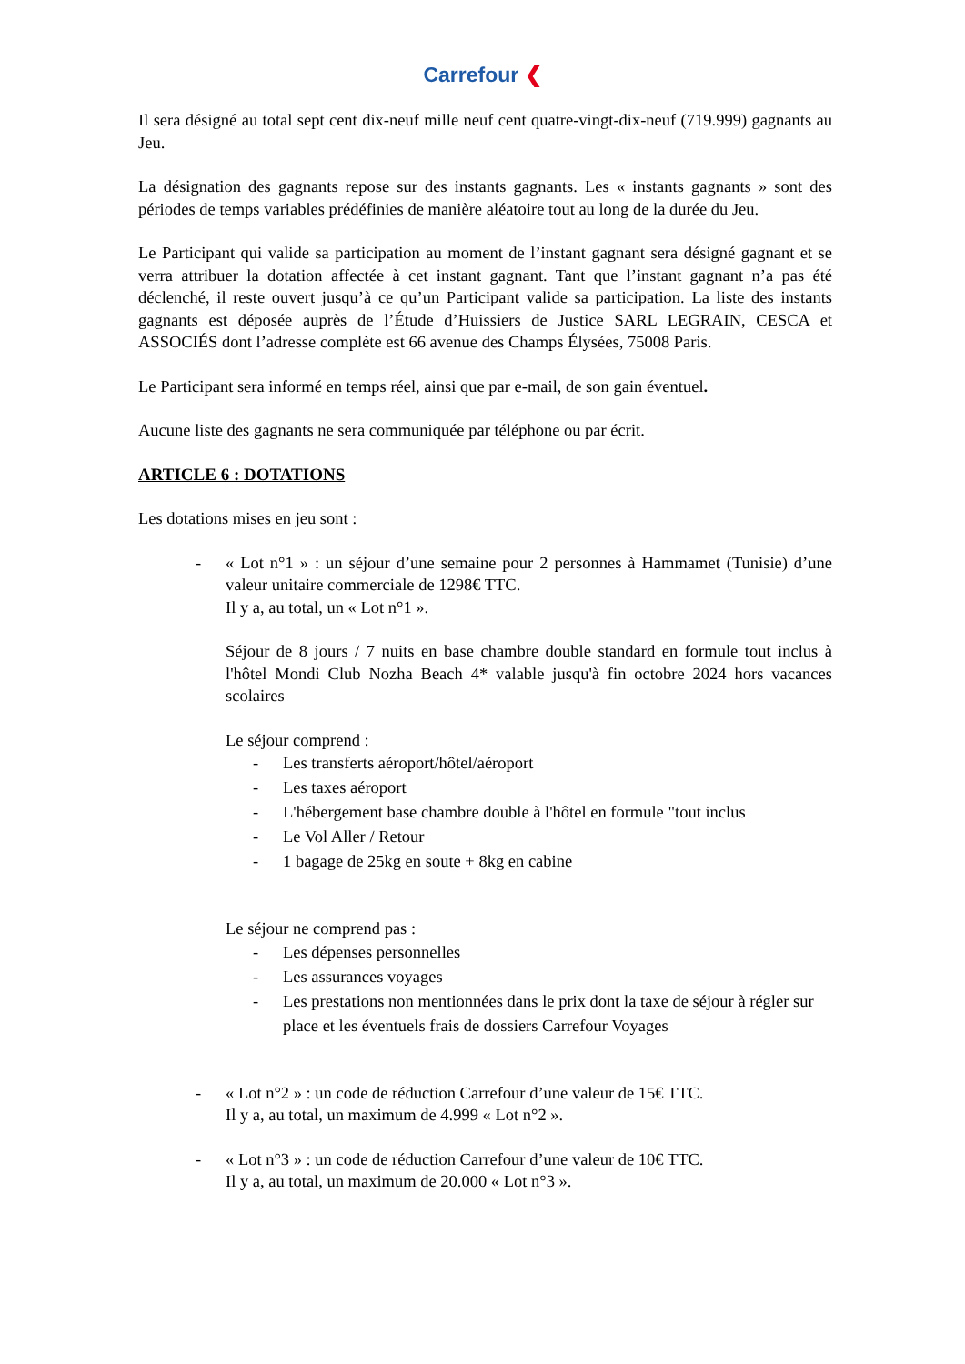Carrefour ❮
Il sera désigné au total sept cent dix-neuf mille neuf cent quatre-vingt-dix-neuf (719.999) gagnants au Jeu.
La désignation des gagnants repose sur des instants gagnants. Les « instants gagnants » sont des périodes de temps variables prédéfinies de manière aléatoire tout au long de la durée du Jeu.
Le Participant qui valide sa participation au moment de l’instant gagnant sera désigné gagnant et se verra attribuer la dotation affectée à cet instant gagnant. Tant que l’instant gagnant n’a pas été déclenché, il reste ouvert jusqu’à ce qu’un Participant valide sa participation. La liste des instants gagnants est déposée auprès de l’Étude d’Huissiers de Justice SARL LEGRAIN, CESCA et ASSOCIÉS dont l’adresse complète est 66 avenue des Champs Élysées, 75008 Paris.
Le Participant sera informé en temps réel, ainsi que par e-mail, de son gain éventuel.
Aucune liste des gagnants ne sera communiquée par téléphone ou par écrit.
ARTICLE 6 : DOTATIONS
Les dotations mises en jeu sont :
- « Lot n°1 » : un séjour d’une semaine pour 2 personnes à Hammamet (Tunisie) d’une valeur unitaire commerciale de 1298€ TTC.
Il y a, au total, un « Lot n°1 ».
Séjour de 8 jours / 7 nuits en base chambre double standard en formule tout inclus à l'hôtel Mondi Club Nozha Beach 4* valable jusqu'à fin octobre 2024 hors vacances scolaires
Le séjour comprend :
- Les transferts aéroport/hôtel/aéroport
- Les taxes aéroport
- L'hébergement base chambre double à l'hôtel en formule "tout inclus
- Le Vol Aller / Retour
- 1 bagage de 25kg en soute + 8kg en cabine
Le séjour ne comprend pas :
- Les dépenses personnelles
- Les assurances voyages
- Les prestations non mentionnées dans le prix dont la taxe de séjour à régler sur place et les éventuels frais de dossiers Carrefour Voyages
- « Lot n°2 » : un code de réduction Carrefour d’une valeur de 15€ TTC.
Il y a, au total, un maximum de 4.999 « Lot n°2 ».
- « Lot n°3 » : un code de réduction Carrefour d’une valeur de 10€ TTC.
Il y a, au total, un maximum de 20.000 « Lot n°3 ».